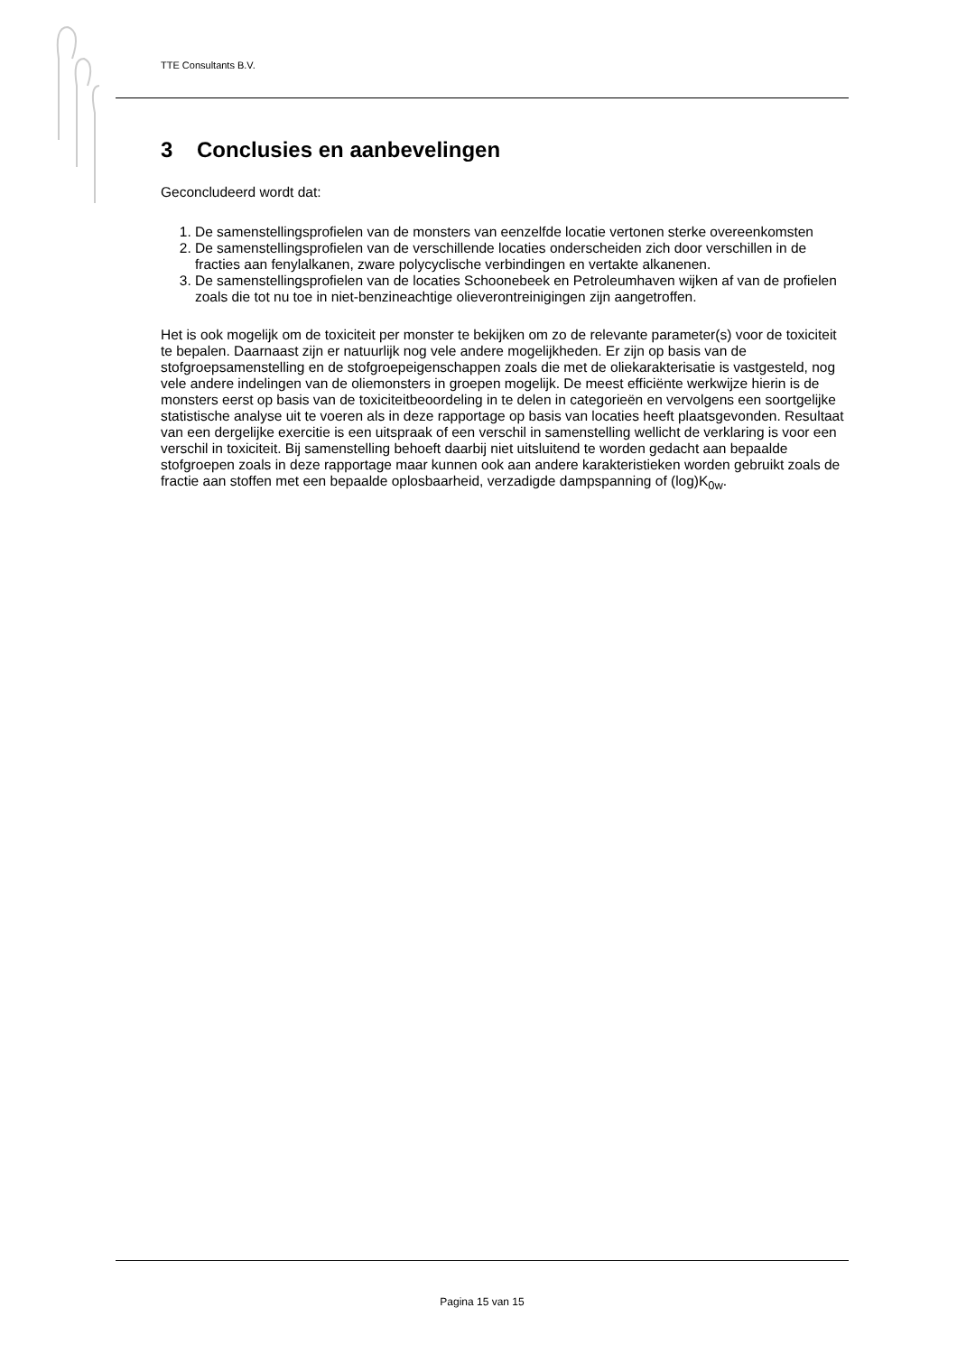TTE Consultants B.V.
3 Conclusies en aanbevelingen
Geconcludeerd wordt dat:
1. De samenstellingsprofielen van de monsters van eenzelfde locatie vertonen sterke overeenkomsten
2. De samenstellingsprofielen van de verschillende locaties onderscheiden zich door verschillen in de fracties aan fenylalkanen, zware polycyclische verbindingen en vertakte alkanenen.
3. De samenstellingsprofielen van de locaties Schoonebeek en Petroleumhaven wijken af van de profielen zoals die tot nu toe in niet-benzineachtige olieverontreinigingen zijn aangetroffen.
Het is ook mogelijk om de toxiciteit per monster te bekijken om zo de relevante parameter(s) voor de toxiciteit te bepalen. Daarnaast zijn er natuurlijk nog vele andere mogelijkheden. Er zijn op basis van de stofgroepsamenstelling en de stofgroepeigenschappen zoals die met de oliekarakterisatie is vastgesteld, nog vele andere indelingen van de oliemonsters in groepen mogelijk. De meest efficiënte werkwijze hierin is de monsters eerst op basis van de toxiciteitbeoordeling in te delen in categorieën en vervolgens een soortgelijke statistische analyse uit te voeren als in deze rapportage op basis van locaties heeft plaatsgevonden. Resultaat van een dergelijke exercitie is een uitspraak of een verschil in samenstelling wellicht de verklaring is voor een verschil in toxiciteit. Bij samenstelling behoeft daarbij niet uitsluitend te worden gedacht aan bepaalde stofgroepen zoals in deze rapportage maar kunnen ook aan andere karakteristieken worden gebruikt zoals de fractie aan stoffen met een bepaalde oplosbaarheid, verzadigde dampspanning of (log)K<sub>0w</sub>.
Pagina 15 van 15